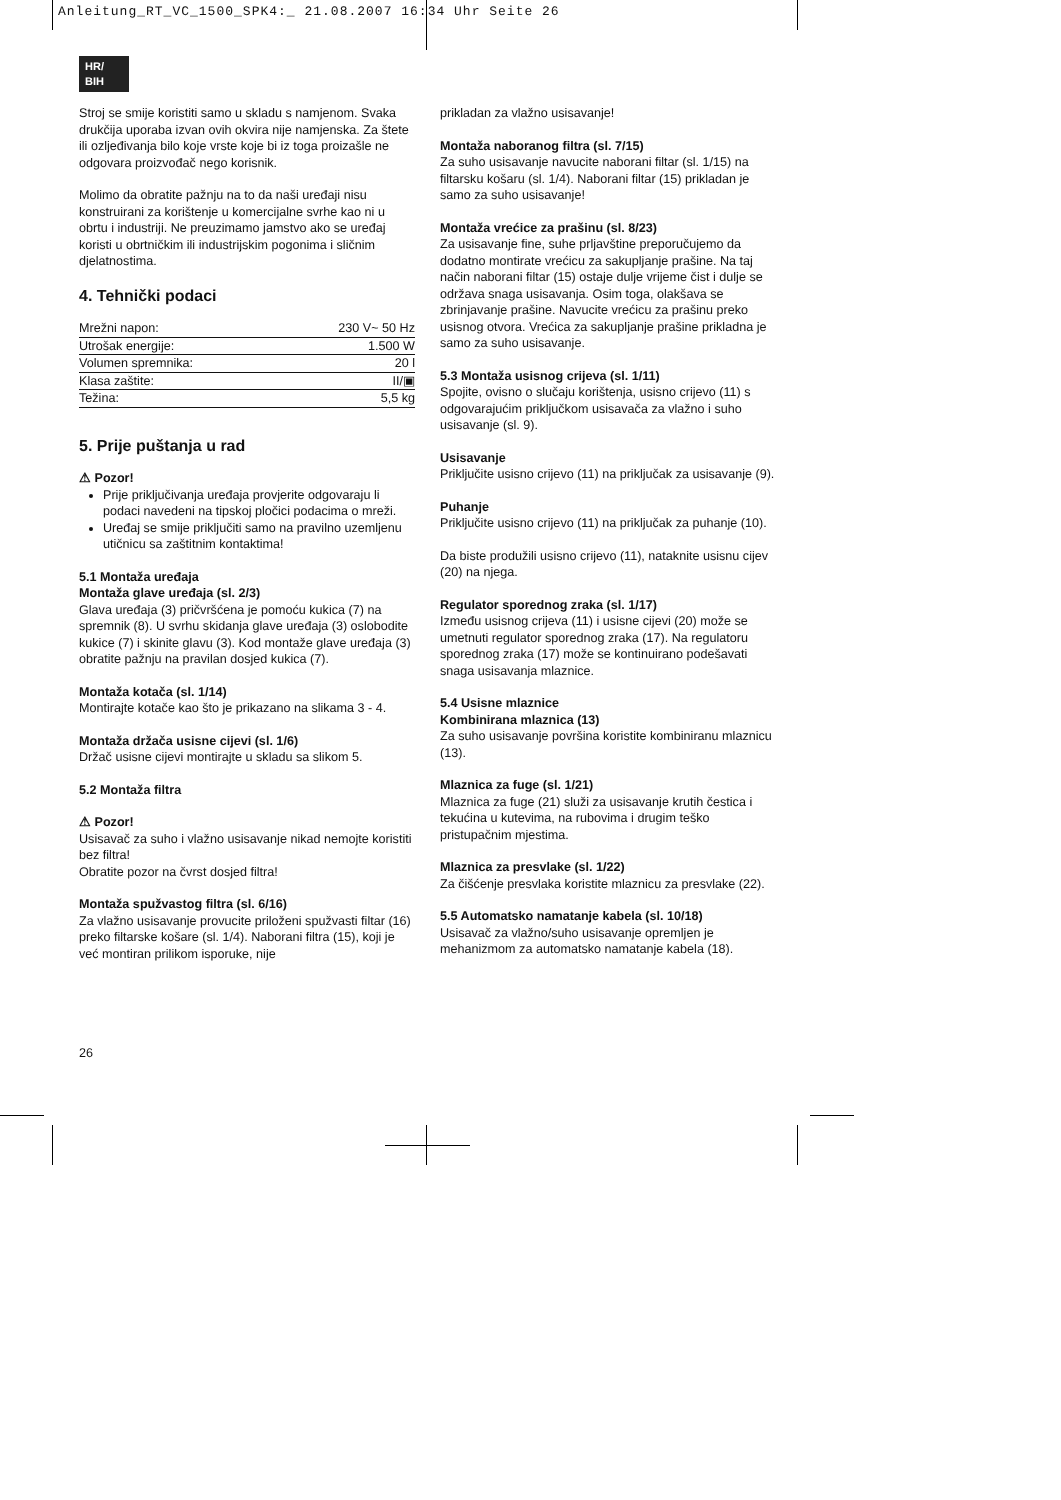Anleitung_RT_VC_1500_SPK4:_ 21.08.2007 16:34 Uhr Seite 26
HR/
BIH
Stroj se smije koristiti samo u skladu s namjenom. Svaka drukčija uporaba izvan ovih okvira nije namjenska. Za štete ili ozljeđivanja bilo koje vrste koje bi iz toga proizašle ne odgovara proizvođač nego korisnik.
Molimo da obratite pažnju na to da naši uređaji nisu konstruirani za korištenje u komercijalne svrhe kao ni u obrtu i industriji. Ne preuzimamo jamstvo ako se uređaj koristi u obrtničkim ili industrijskim pogonima i sličnim djelatnostima.
4. Tehnički podaci
| Mrežni napon: | 230 V~ 50 Hz |
| Utrošak energije: | 1.500 W |
| Volumen spremnika: | 20 l |
| Klasa zaštite: | II/▣ |
| Težina: | 5,5 kg |
5. Prije puštanja u rad
⚠ Pozor!
Prije priključivanja uređaja provjerite odgovaraju li podaci navedeni na tipskoj pločici podacima o mreži.
Uređaj se smije priključiti samo na pravilno uzemljenu utičnicu sa zaštitnim kontaktima!
5.1 Montaža uređaja
Montaža glave uređaja (sl. 2/3)
Glava uređaja (3) pričvršćena je pomoću kukica (7) na spremnik (8). U svrhu skidanja glave uređaja (3) oslobodite kukice (7) i skinite glavu (3). Kod montaže glave uređaja (3) obratite pažnju na pravilan dosjed kukica (7).
Montaža kotača (sl. 1/14)
Montirajte kotače kao što je prikazano na slikama 3 - 4.
Montaža držača usisne cijevi (sl. 1/6)
Držač usisne cijevi montirajte u skladu sa slikom 5.
5.2 Montaža filtra
⚠ Pozor!
Usisavač za suho i vlažno usisavanje nikad nemojte koristiti bez filtra!
Obratite pozor na čvrst dosjed filtra!
Montaža spužvastog filtra (sl. 6/16)
Za vlažno usisavanje provucite priloženi spužvasti filtar (16) preko filtarske košare (sl. 1/4). Naborani filtra (15), koji je već montiran prilikom isporuke, nije
prikladan za vlažno usisavanje!
Montaža naboranog filtra (sl. 7/15)
Za suho usisavanje navucite naborani filtar (sl. 1/15) na filtarsku košaru (sl. 1/4). Naborani filtar (15) prikladan je samo za suho usisavanje!
Montaža vrećice za prašinu (sl. 8/23)
Za usisavanje fine, suhe prljavštine preporučujemo da dodatno montirate vrećicu za sakupljanje prašine. Na taj način naborani filtar (15) ostaje dulje vrijeme čist i dulje se održava snaga usisavanja. Osim toga, olakšava se zbrinjavanje prašine. Navucite vrećicu za prašinu preko usisnog otvora. Vrećica za sakupljanje prašine prikladna je samo za suho usisavanje.
5.3 Montaža usisnog crijeva (sl. 1/11)
Spojite, ovisno o slučaju korištenja, usisno crijevo (11) s odgovarajućim priključkom usisavača za vlažno i suho usisavanje (sl. 9).
Usisavanje
Priključite usisno crijevo (11) na priključak za usisavanje (9).
Puhanje
Priključite usisno crijevo (11) na priključak za puhanje (10).
Da biste produžili usisno crijevo (11), nataknite usisnu cijev (20) na njega.
Regulator sporednog zraka (sl. 1/17)
Između usisnog crijeva (11) i usisne cijevi (20) može se umetnuti regulator sporednog zraka (17). Na regulatoru sporednog zraka (17) može se kontinuirano podešavati snaga usisavanja mlaznice.
5.4 Usisne mlaznice
Kombinirana mlaznica (13)
Za suho usisavanje površina koristite kombiniranu mlaznicu (13).
Mlaznica za fuge (sl. 1/21)
Mlaznica za fuge (21) služi za usisavanje krutih čestica i tekućina u kutevima, na rubovima i drugim teško pristupačnim mjestima.
Mlaznica za presvlake (sl. 1/22)
Za čišćenje presvlaka koristite mlaznicu za presvlake (22).
5.5 Automatsko namatanje kabela (sl. 10/18)
Usisavač za vlažno/suho usisavanje opremljen je mehanizmom za automatsko namatanje kabela (18).
26